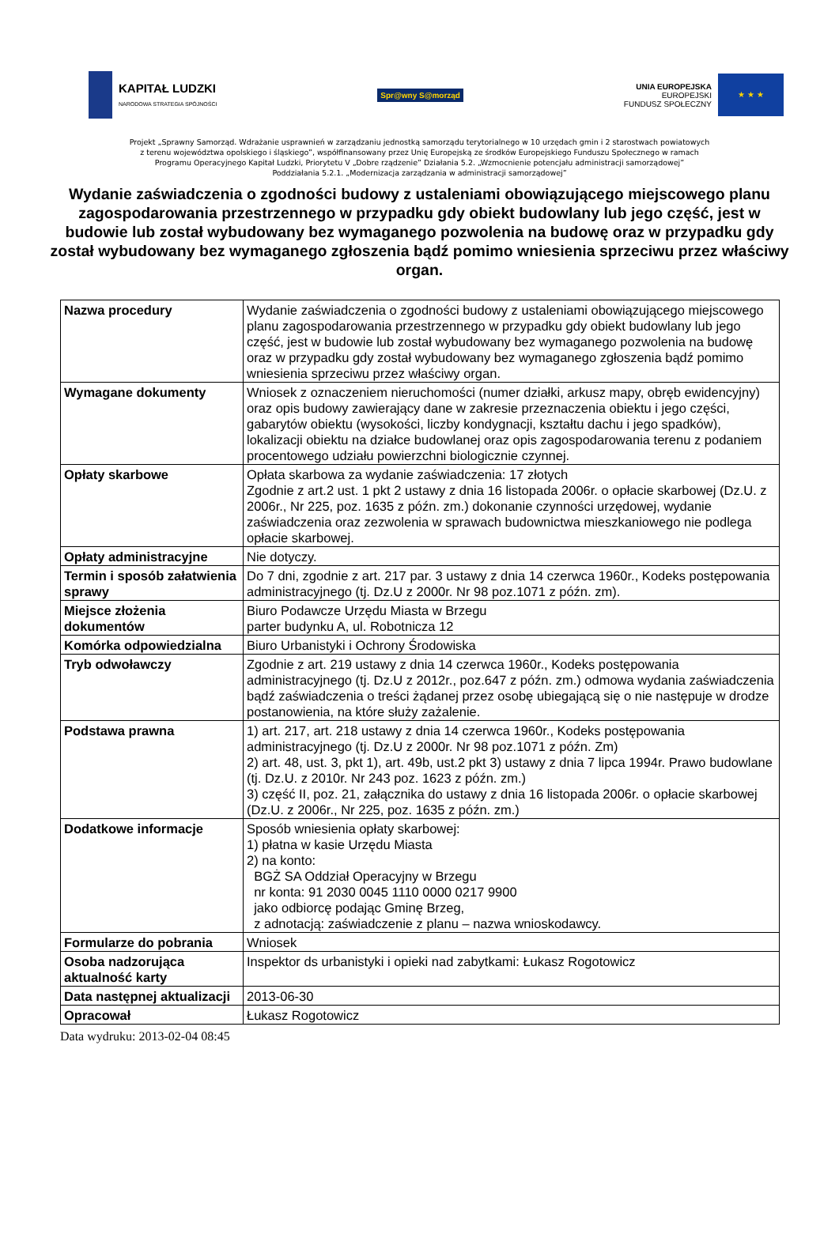KAPITAŁ LUDZKI
NARODOWA STRATEGIA SPÓJNOŚCI
Spr@wny S@morząd
UNIA EUROPEJSKA
EUROPEJSKI
FUNDUSZ SPOŁECZNY
★ ★ ★
Projekt „Sprawny Samorząd. Wdrażanie usprawnień w zarządzaniu jednostką samorządu terytorialnego w 10 urzędach gmin i 2 starostwach powiatowych
z terenu województwa opolskiego i śląskiego”, współfinansowany przez Unię Europejską ze środków Europejskiego Funduszu Społecznego w ramach
Programu Operacyjnego Kapitał Ludzki, Priorytetu V „Dobre rządzenie” Działania 5.2. „Wzmocnienie potencjału administracji samorządowej”
Poddziałania 5.2.1. „Modernizacja zarządzania w administracji samorządowej”
Wydanie zaświadczenia o zgodności budowy z ustaleniami obowiązującego miejscowego planu zagospodarowania przestrzennego w przypadku gdy obiekt budowlany lub jego część, jest w budowie lub został wybudowany bez wymaganego pozwolenia na budowę oraz w przypadku gdy został wybudowany bez wymaganego zgłoszenia bądź pomimo wniesienia sprzeciwu przez właściwy organ.
| Nazwa procedury | Wydanie zaświadczenia o zgodności budowy z ustaleniami obowiązującego miejscowego planu zagospodarowania przestrzennego w przypadku gdy obiekt budowlany lub jego część, jest w budowie lub został wybudowany bez wymaganego pozwolenia na budowę oraz w przypadku gdy został wybudowany bez wymaganego zgłoszenia bądź pomimo wniesienia sprzeciwu przez właściwy organ. |
| Wymagane dokumenty | Wniosek z oznaczeniem nieruchomości (numer działki, arkusz mapy, obręb ewidencyjny) oraz opis budowy zawierający dane w zakresie przeznaczenia obiektu i jego części, gabarytów obiektu (wysokości, liczby kondygnacji, kształtu dachu i jego spadków), lokalizacji obiektu na działce budowlanej oraz opis zagospodarowania terenu z podaniem procentowego udziału powierzchni biologicznie czynnej. |
| Opłaty skarbowe | Opłata skarbowa za wydanie zaświadczenia: 17 złotych Zgodnie z art.2 ust. 1 pkt 2 ustawy z dnia 16 listopada 2006r. o opłacie skarbowej (Dz.U. z 2006r., Nr 225, poz. 1635 z późn. zm.) dokonanie czynności urzędowej, wydanie zaświadczenia oraz zezwolenia w sprawach budownictwa mieszkaniowego nie podlega opłacie skarbowej. |
| Opłaty administracyjne | Nie dotyczy. |
| Termin i sposób załatwienia sprawy | Do 7 dni, zgodnie z art. 217 par. 3 ustawy z dnia 14 czerwca 1960r., Kodeks postępowania administracyjnego (tj. Dz.U z 2000r. Nr 98 poz.1071 z późn. zm). |
| Miejsce złożenia dokumentów | Biuro Podawcze Urzędu Miasta w Brzegu parter budynku A, ul. Robotnicza 12 |
| Komórka odpowiedzialna | Biuro Urbanistyki i Ochrony Środowiska |
| Tryb odwoławczy | Zgodnie z art. 219 ustawy z dnia 14 czerwca 1960r., Kodeks postępowania administracyjnego (tj. Dz.U z 2012r., poz.647 z późn. zm.) odmowa wydania zaświadczenia bądź zaświadczenia o treści żądanej przez osobę ubiegającą się o nie następuje w drodze postanowienia, na które służy zażalenie. |
| Podstawa prawna | 1) art. 217, art. 218 ustawy z dnia 14 czerwca 1960r., Kodeks postępowania administracyjnego (tj. Dz.U z 2000r. Nr 98 poz.1071 z późn. Zm) 2) art. 48, ust. 3, pkt 1), art. 49b, ust.2 pkt 3) ustawy z dnia 7 lipca 1994r. Prawo budowlane (tj. Dz.U. z 2010r. Nr 243 poz. 1623 z późn. zm.) 3) część II, poz. 21, załącznika do ustawy z dnia 16 listopada 2006r. o opłacie skarbowej (Dz.U. z 2006r., Nr 225, poz. 1635 z późn. zm.) |
| Dodatkowe informacje | Sposób wniesienia opłaty skarbowej: 1) płatna w kasie Urzędu Miasta 2) na konto: BGŻ SA Oddział Operacyjny w Brzegu nr konta: 91 2030 0045 1110 0000 0217 9900 jako odbiorcę podając Gminę Brzeg, z adnotacją: zaświadczenie z planu – nazwa wnioskodawcy. |
| Formularze do pobrania | Wniosek |
| Osoba nadzorująca aktualność karty | Inspektor ds urbanistyki i opieki nad zabytkami: Łukasz Rogotowicz |
| Data następnej aktualizacji | 2013-06-30 |
| Opracował | Łukasz Rogotowicz |
Data wydruku: 2013-02-04 08:45